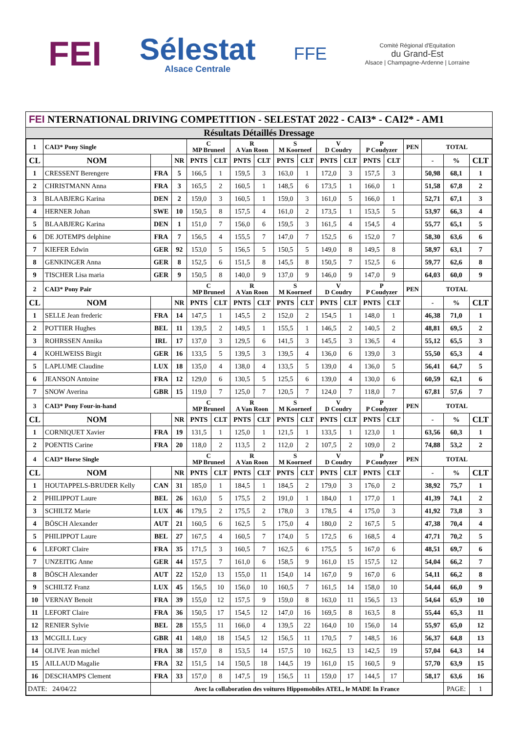FEI
Sélestat
Alsace Centrale
FFE
Comité Régional d'Equitation
du Grand-Est
Alsace | Champagne-Ardenne | Lorraine
FEI NTERNATIONAL DRIVING COMPETITION - SELESTAT 2022 - CAI3* - CAI2* - AM1
Résultats Détaillés Dressage
| 1 | CAI3* Pony Single | | | C MP Bruneel | | R A Van Roon | | S M Koorneef | | V D Coudry | | P P Coudyzer | | PEN | TOTAL | | |
| --- | --- | --- | --- | --- | --- | --- | --- | --- | --- | --- | --- | --- | --- | --- | --- | --- | --- |
| CL | NOM | | NR | PNTS | CLT | PNTS | CLT | PNTS | CLT | PNTS | CLT | PNTS | CLT | | - | % | CLT |
| 1 | CRESSENT Berengere | FRA | 5 | 166,5 | 1 | 159,5 | 3 | 163,0 | 1 | 172,0 | 3 | 157,5 | 3 | | 50,98 | 68,1 | 1 |
| 2 | CHRISTMANN Anna | FRA | 3 | 165,5 | 2 | 160,5 | 1 | 148,5 | 6 | 173,5 | 1 | 166,0 | 1 | | 51,58 | 67,8 | 2 |
| 3 | BLAABJERG Karina | DEN | 2 | 159,0 | 3 | 160,5 | 1 | 159,0 | 3 | 161,0 | 5 | 166,0 | 1 | | 52,71 | 67,1 | 3 |
| 4 | HERNER Johan | SWE | 10 | 150,5 | 8 | 157,5 | 4 | 161,0 | 2 | 173,5 | 1 | 153,5 | 5 | | 53,97 | 66,3 | 4 |
| 5 | BLAABJERG Karina | DEN | 1 | 151,0 | 7 | 156,0 | 6 | 159,5 | 3 | 161,5 | 4 | 154,5 | 4 | | 55,77 | 65,1 | 5 |
| 6 | DE JOTEMPS delphine | FRA | 7 | 156,5 | 4 | 155,5 | 7 | 147,0 | 7 | 152,5 | 6 | 152,0 | 7 | | 58,30 | 63,6 | 6 |
| 7 | KIEFER Edwin | GER | 92 | 153,0 | 5 | 156,5 | 5 | 150,5 | 5 | 149,0 | 8 | 149,5 | 8 | | 58,97 | 63,1 | 7 |
| 8 | GENKINGER Anna | GER | 8 | 152,5 | 6 | 151,5 | 8 | 145,5 | 8 | 150,5 | 7 | 152,5 | 6 | | 59,77 | 62,6 | 8 |
| 9 | TISCHER Lisa maria | GER | 9 | 150,5 | 8 | 140,0 | 9 | 137,0 | 9 | 146,0 | 9 | 147,0 | 9 | | 64,03 | 60,0 | 9 |
| 2 | CAI3* Pony Pair | | | C MP Bruneel | | R A Van Roon | | S M Koorneef | | V D Coudry | | P P Coudyzer | | PEN | TOTAL | | |
| CL | NOM | | NR | PNTS | CLT | PNTS | CLT | PNTS | CLT | PNTS | CLT | PNTS | CLT | | - | % | CLT |
| 1 | SELLE Jean frederic | FRA | 14 | 147,5 | 1 | 145,5 | 2 | 152,0 | 2 | 154,5 | 1 | 148,0 | 1 | | 46,38 | 71,0 | 1 |
| 2 | POTTIER Hughes | BEL | 11 | 139,5 | 2 | 149,5 | 1 | 155,5 | 1 | 146,5 | 2 | 140,5 | 2 | | 48,81 | 69,5 | 2 |
| 3 | ROHRSSEN Annika | IRL | 17 | 137,0 | 3 | 129,5 | 6 | 141,5 | 3 | 145,5 | 3 | 136,5 | 4 | | 55,12 | 65,5 | 3 |
| 4 | KOHLWEISS Birgit | GER | 16 | 133,5 | 5 | 139,5 | 3 | 139,5 | 4 | 136,0 | 6 | 139,0 | 3 | | 55,50 | 65,3 | 4 |
| 5 | LAPLUME Claudine | LUX | 18 | 135,0 | 4 | 138,0 | 4 | 133,5 | 5 | 139,0 | 4 | 136,0 | 5 | | 56,41 | 64,7 | 5 |
| 6 | JEANSON Antoine | FRA | 12 | 129,0 | 6 | 130,5 | 5 | 125,5 | 6 | 139,0 | 4 | 130,0 | 6 | | 60,59 | 62,1 | 6 |
| 7 | SNOW Averina | GBR | 15 | 119,0 | 7 | 125,0 | 7 | 120,5 | 7 | 124,0 | 7 | 118,0 | 7 | | 67,81 | 57,6 | 7 |
| 3 | CAI3* Pony Four-in-hand | | | C MP Bruneel | | R A Van Roon | | S M Koorneef | | V D Coudry | | P P Coudyzer | | PEN | TOTAL | | |
| CL | NOM | | NR | PNTS | CLT | PNTS | CLT | PNTS | CLT | PNTS | CLT | PNTS | CLT | | - | % | CLT |
| 1 | CORNIQUET Xavier | FRA | 19 | 131,5 | 1 | 125,0 | 1 | 121,5 | 1 | 133,5 | 1 | 123,0 | 1 | | 63,56 | 60,3 | 1 |
| 2 | POENTIS Carine | FRA | 20 | 118,0 | 2 | 113,5 | 2 | 112,0 | 2 | 107,5 | 2 | 109,0 | 2 | | 74,88 | 53,2 | 2 |
| 4 | CAI3* Horse Single | | | C MP Bruneel | | R A Van Roon | | S M Koorneef | | V D Coudry | | P P Coudyzer | | PEN | TOTAL | | |
| CL | NOM | | NR | PNTS | CLT | PNTS | CLT | PNTS | CLT | PNTS | CLT | PNTS | CLT | | - | % | CLT |
| 1 | HOUTAPPELS-BRUDER Kelly | CAN | 31 | 185,0 | 1 | 184,5 | 1 | 184,5 | 2 | 179,0 | 3 | 176,0 | 2 | | 38,92 | 75,7 | 1 |
| 2 | PHILIPPOT Laure | BEL | 26 | 163,0 | 5 | 175,5 | 2 | 191,0 | 1 | 184,0 | 1 | 177,0 | 1 | | 41,39 | 74,1 | 2 |
| 3 | SCHILTZ Marie | LUX | 46 | 179,5 | 2 | 175,5 | 2 | 178,0 | 3 | 178,5 | 4 | 175,0 | 3 | | 41,92 | 73,8 | 3 |
| 4 | BÖSCH Alexander | AUT | 21 | 160,5 | 6 | 162,5 | 5 | 175,0 | 4 | 180,0 | 2 | 167,5 | 5 | | 47,38 | 70,4 | 4 |
| 5 | PHILIPPOT Laure | BEL | 27 | 167,5 | 4 | 160,5 | 7 | 174,0 | 5 | 172,5 | 6 | 168,5 | 4 | | 47,71 | 70,2 | 5 |
| 6 | LEFORT Claire | FRA | 35 | 171,5 | 3 | 160,5 | 7 | 162,5 | 6 | 175,5 | 5 | 167,0 | 6 | | 48,51 | 69,7 | 6 |
| 7 | UNZEITIG Anne | GER | 44 | 157,5 | 7 | 161,0 | 6 | 158,5 | 9 | 161,0 | 15 | 157,5 | 12 | | 54,04 | 66,2 | 7 |
| 8 | BÖSCH Alexander | AUT | 22 | 152,0 | 13 | 155,0 | 11 | 154,0 | 14 | 167,0 | 9 | 167,0 | 6 | | 54,11 | 66,2 | 8 |
| 9 | SCHILTZ Franz | LUX | 45 | 156,5 | 10 | 156,0 | 10 | 160,5 | 7 | 161,5 | 14 | 158,0 | 10 | | 54,44 | 66,0 | 9 |
| 10 | VERNAY Benoit | FRA | 39 | 155,0 | 12 | 157,5 | 9 | 159,0 | 8 | 163,0 | 11 | 156,5 | 13 | | 54,64 | 65,9 | 10 |
| 11 | LEFORT Claire | FRA | 36 | 150,5 | 17 | 154,5 | 12 | 147,0 | 16 | 169,5 | 8 | 163,5 | 8 | | 55,44 | 65,3 | 11 |
| 12 | RENIER Sylvie | BEL | 28 | 155,5 | 11 | 166,0 | 4 | 139,5 | 22 | 164,0 | 10 | 156,0 | 14 | | 55,97 | 65,0 | 12 |
| 13 | MCGILL Lucy | GBR | 41 | 148,0 | 18 | 154,5 | 12 | 156,5 | 11 | 170,5 | 7 | 148,5 | 16 | | 56,37 | 64,8 | 13 |
| 14 | OLIVE Jean michel | FRA | 38 | 157,0 | 8 | 153,5 | 14 | 157,5 | 10 | 162,5 | 13 | 142,5 | 19 | | 57,04 | 64,3 | 14 |
| 15 | AILLAUD Magalie | FRA | 32 | 151,5 | 14 | 150,5 | 18 | 144,5 | 19 | 161,0 | 15 | 160,5 | 9 | | 57,70 | 63,9 | 15 |
| 16 | DESCHAMPS Clement | FRA | 33 | 157,0 | 8 | 147,5 | 19 | 156,5 | 11 | 159,0 | 17 | 144,5 | 17 | | 58,17 | 63,6 | 16 |
| DATE: 24/04/22 | | Avec la collaboration des voitures Hippomobiles ATEL, le MADE In France | | | | | | | | | | | | | | PAGE: | 1 |